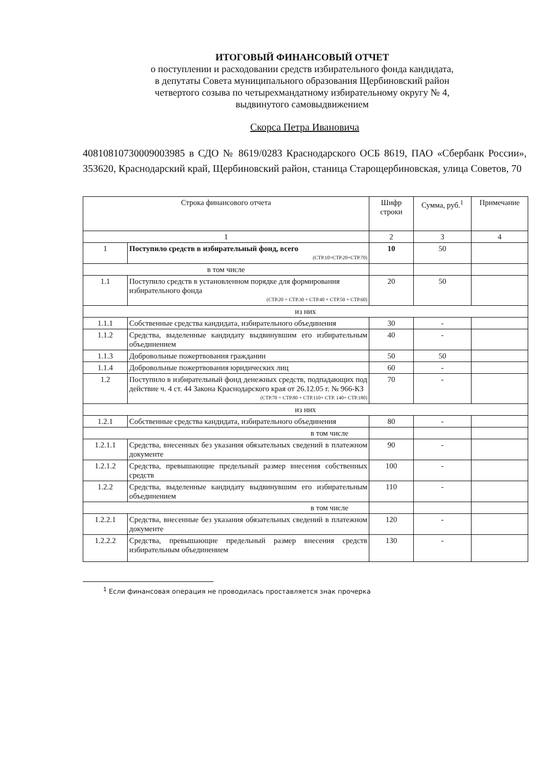ИТОГОВЫЙ ФИНАНСОВЫЙ ОТЧЕТ
о поступлении и расходовании средств избирательного фонда кандидата,
в депутаты Совета муниципального образования Щербиновский район
четвертого созыва по четырехмандатному избирательному округу № 4,
выдвинутого самовыдвижением
Скорса Петра Ивановича
40810810730009003985 в СДО № 8619/0283 Краснодарского ОСБ 8619, ПАО «Сбербанк России», 353620, Краснодарский край, Щербиновский район, станица Старощербиновская, улица Советов, 70
| Строка финансового отчета | | Шифр строки | Сумма, руб.<sup>1</sup> | Примечание |
| 1 | | 2 | 3 | 4 |
| 1 | Поступило средств в избирательный фонд, всего (СТР.10=СТР.20+СТР.70) | 10 | 50 | |
| в том числе | | | | |
| 1.1 | Поступило средств в установленном порядке для формирования избирательного фонда (СТР.20 = СТР.30 + СТР.40 + СТР.50 + СТР.60) | 20 | 50 | |
| из них | | | | |
| 1.1.1 | Собственные средства кандидата, избирательного объединения | 30 | - | |
| 1.1.2 | Средства, выделенные кандидату выдвинувшим его избирательным объединением | 40 | - | |
| 1.1.3 | Добровольные пожертвования гражданин | 50 | 50 | |
| 1.1.4 | Добровольные пожертвования юридических лиц | 60 | - | |
| 1.2 | Поступило в избирательный фонд денежных средств, подпадающих под действие ч. 4 ст. 44 Закона Краснодарского края от 26.12.05 г. № 966-КЗ (СТР.70 = СТР.80 + СТР.110+ СТР. 140+ СТР.180) | 70 | - | |
| из них | | | | |
| 1.2.1 | Собственные средства кандидата, избирательного объединения | 80 | - | |
| в том числе | | | | |
| 1.2.1.1 | Средства, внесенных без указания обязательных сведений в платежном документе | 90 | - | |
| 1.2.1.2 | Средства, превышающие предельный размер внесения собственных средств | 100 | - | |
| 1.2.2 | Средства, выделенные кандидату выдвинувшим его избирательным объединением | 110 | - | |
| в том числе | | | | |
| 1.2.2.1 | Средства, внесенные без указания обязательных сведений в платежном документе | 120 | - | |
| 1.2.2.2 | Средства, превышающие предельный размер внесения средств избирательным объединением | 130 | - | |
<sup>1</sup> Если финансовая операция не проводилась проставляется знак прочерка